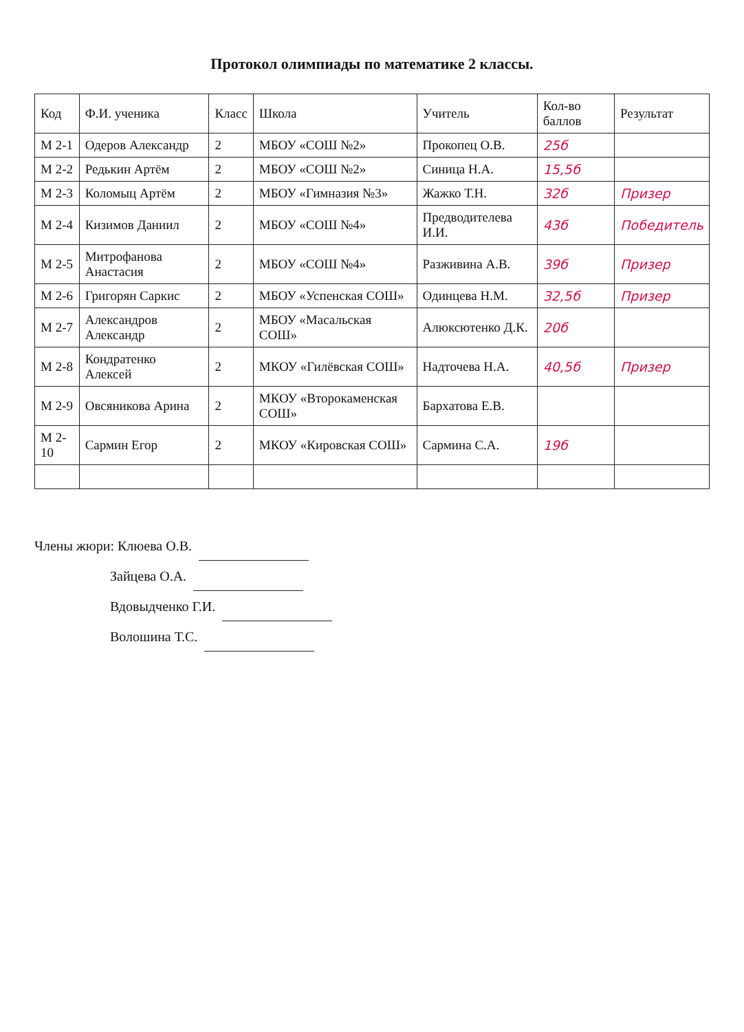Протокол олимпиады по математике 2 классы.
| Код | Ф.И. ученика | Класс | Школа | Учитель | Кол-во баллов | Результат |
| --- | --- | --- | --- | --- | --- | --- |
| М 2-1 | Одеров Александр | 2 | МБОУ «СОШ №2» | Прокопец О.В. | 25б | |
| М 2-2 | Редькин Артём | 2 | МБОУ «СОШ №2» | Синица Н.А. | 15,5б | |
| М 2-3 | Коломыц Артём | 2 | МБОУ «Гимназия №3» | Жажко Т.Н. | 32б | Призер |
| М 2-4 | Кизимов Даниил | 2 | МБОУ «СОШ №4» | Предводителева И.И. | 43б | Победитель |
| М 2-5 | Митрофанова Анастасия | 2 | МБОУ «СОШ №4» | Разживина А.В. | 39б | Призер |
| М 2-6 | Григорян Саркис | 2 | МБОУ «Успенская СОШ» | Одинцева Н.М. | 32,5б | Призер |
| М 2-7 | Александров Александр | 2 | МБОУ «Масальская СОШ» | Алюксютенко Д.К. | 20б | |
| М 2-8 | Кондратенко Алексей | 2 | МКОУ «Гилёвская СОШ» | Надточева Н.А. | 40,5б | Призер |
| М 2-9 | Овсяникова Арина | 2 | МКОУ «Второкаменская СОШ» | Бархатова Е.В. | | |
| М 2-10 | Сармин Егор | 2 | МКОУ «Кировская СОШ» | Сармина С.А. | 19б | |
Члены жюри: Клюева О.В.
Зайцева О.А.
Вдовыдченко Г.И.
Волошина Т.С.